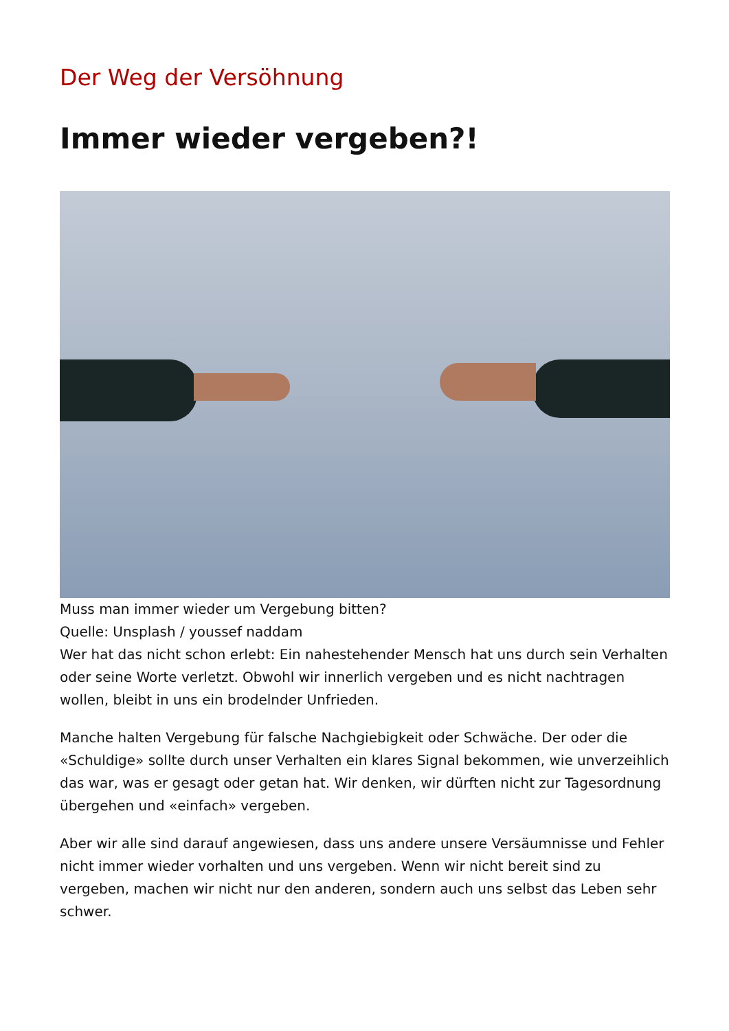Der Weg der Versöhnung
Immer wieder vergeben?!
Muss man immer wieder um Vergebung bitten?
Quelle: Unsplash / youssef naddam
Wer hat das nicht schon erlebt: Ein nahestehender Mensch hat uns durch sein Verhalten oder seine Worte verletzt. Obwohl wir innerlich vergeben und es nicht nachtragen wollen, bleibt in uns ein brodelnder Unfrieden.
Manche halten Vergebung für falsche Nachgiebigkeit oder Schwäche. Der oder die «Schuldige» sollte durch unser Verhalten ein klares Signal bekommen, wie unverzeihlich das war, was er gesagt oder getan hat. Wir denken, wir dürften nicht zur Tagesordnung übergehen und «einfach» vergeben.
Aber wir alle sind darauf angewiesen, dass uns andere unsere Versäumnisse und Fehler nicht immer wieder vorhalten und uns vergeben. Wenn wir nicht bereit sind zu vergeben, machen wir nicht nur den anderen, sondern auch uns selbst das Leben sehr schwer.